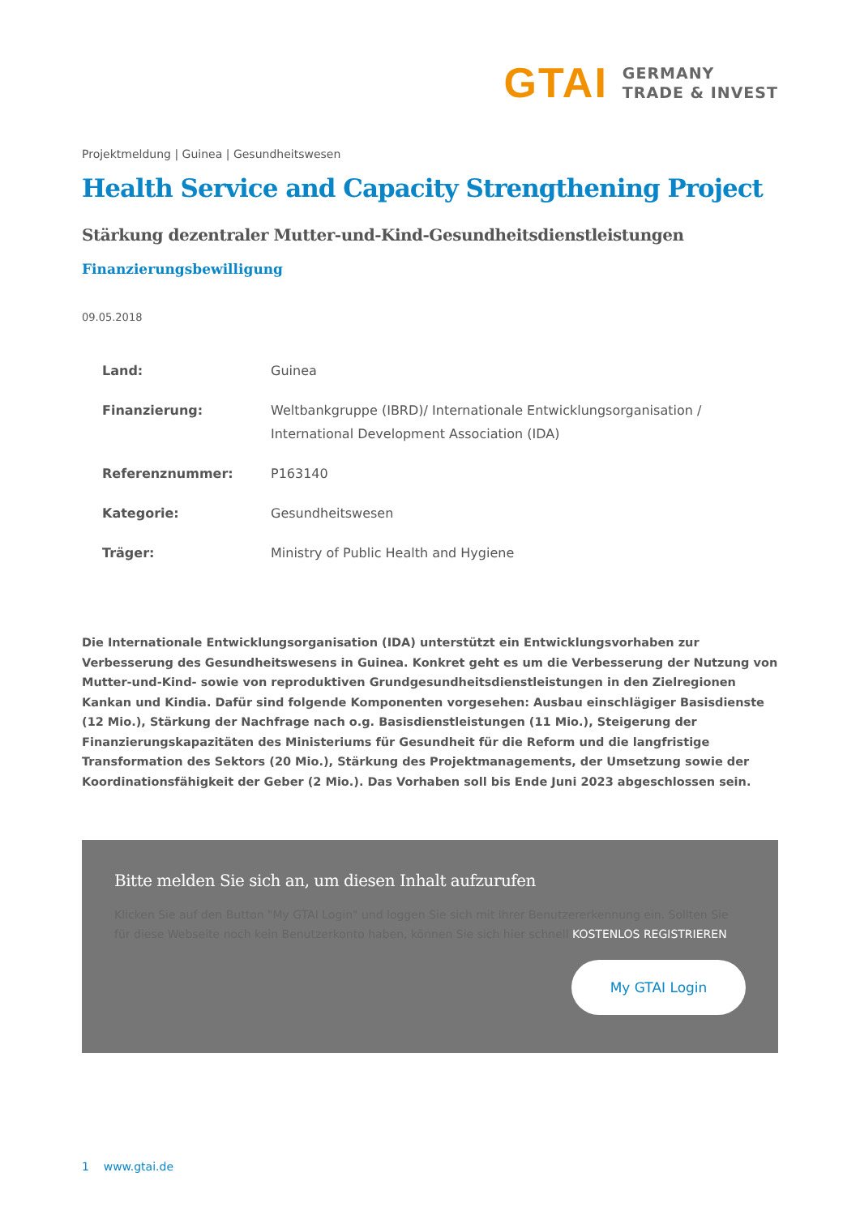GTAI
GERMANY
TRADE & INVEST
Projektmeldung | Guinea | Gesundheitswesen
Health Service and Capacity Strengthening Project
Stärkung dezentraler Mutter-und-Kind-Gesundheitsdienstleistungen
Finanzierungsbewilligung
09.05.2018
| Land: | Guinea |
| Finanzierung: | Weltbankgruppe (IBRD)/ Internationale Entwicklungsorganisation / International Development Association (IDA) |
| Referenznummer: | P163140 |
| Kategorie: | Gesundheitswesen |
| Träger: | Ministry of Public Health and Hygiene |
Die Internationale Entwicklungsorganisation (IDA) unterstützt ein Entwicklungsvorhaben zur Verbesserung des Gesundheitswesens in Guinea. Konkret geht es um die Verbesserung der Nutzung von Mutter-und-Kind- sowie von reproduktiven Grundgesundheitsdienstleistungen in den Zielregionen Kankan und Kindia. Dafür sind folgende Komponenten vorgesehen: Ausbau einschlägiger Basisdienste (12 Mio.), Stärkung der Nachfrage nach o.g. Basisdienstleistungen (11 Mio.), Steigerung der Finanzierungskapazitäten des Ministeriums für Gesundheit für die Reform und die langfristige Transformation des Sektors (20 Mio.), Stärkung des Projektmanagements, der Umsetzung sowie der Koordinationsfähigkeit der Geber (2 Mio.). Das Vorhaben soll bis Ende Juni 2023 abgeschlossen sein.
Bitte melden Sie sich an, um diesen Inhalt aufzurufen
Klicken Sie auf den Button "My GTAI Login" und loggen Sie sich mit Ihrer Benutzererkennung ein. Sollten Sie für diese Webseite noch kein Benutzerkonto haben, können Sie sich hier schnell KOSTENLOS REGISTRIEREN
My GTAI Login
1 www.gtai.de